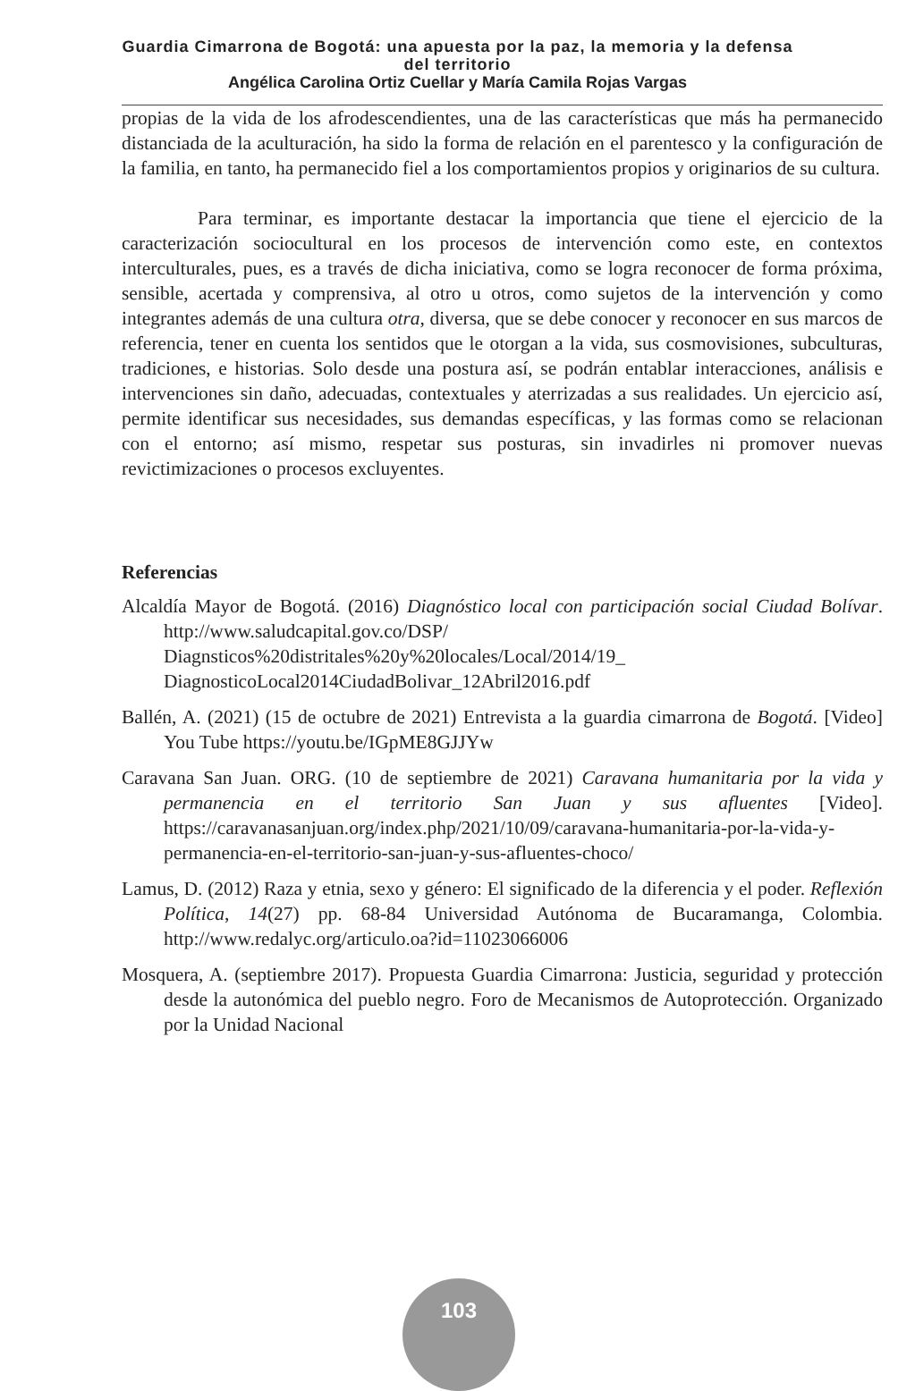Guardia Cimarrona de Bogotá: una apuesta por la paz, la memoria y la defensa
del territorio
Angélica Carolina Ortiz Cuellar y María Camila Rojas Vargas
propias de la vida de los afrodescendientes, una de las características que más ha permanecido distanciada de la aculturación, ha sido la forma de relación en el parentesco y la configuración de la familia, en tanto, ha permanecido fiel a los comportamientos propios y originarios de su cultura.
Para terminar, es importante destacar la importancia que tiene el ejercicio de la caracterización sociocultural en los procesos de intervención como este, en contextos interculturales, pues, es a través de dicha iniciativa, como se logra reconocer de forma próxima, sensible, acertada y comprensiva, al otro u otros, como sujetos de la intervención y como integrantes además de una cultura otra, diversa, que se debe conocer y reconocer en sus marcos de referencia, tener en cuenta los sentidos que le otorgan a la vida, sus cosmovisiones, subculturas, tradiciones, e historias. Solo desde una postura así, se podrán entablar interacciones, análisis e intervenciones sin daño, adecuadas, contextuales y aterrizadas a sus realidades. Un ejercicio así, permite identificar sus necesidades, sus demandas específicas, y las formas como se relacionan con el entorno; así mismo, respetar sus posturas, sin invadirles ni promover nuevas revictimizaciones o procesos excluyentes.
Referencias
Alcaldía Mayor de Bogotá. (2016) Diagnóstico local con participación social Ciudad Bolívar. http://www.saludcapital.gov.co/DSP/ Diagnsticos%20distritales%20y%20locales/Local/2014/19_ DiagnosticoLocal2014CiudadBolivar_12Abril2016.pdf
Ballén, A. (2021) (15 de octubre de 2021) Entrevista a la guardia cimarrona de Bogotá. [Video] You Tube https://youtu.be/IGpME8GJJYw
Caravana San Juan. ORG. (10 de septiembre de 2021) Caravana humanitaria por la vida y permanencia en el territorio San Juan y sus afluentes [Video]. https://caravanasanjuan.org/index.php/2021/10/09/caravana-humanitaria-por-la-vida-y-permanencia-en-el-territorio-san-juan-y-sus-afluentes-choco/
Lamus, D. (2012) Raza y etnia, sexo y género: El significado de la diferencia y el poder. Reflexión Política, 14(27) pp. 68-84 Universidad Autónoma de Bucaramanga, Colombia. http://www.redalyc.org/articulo.oa?id=11023066006
Mosquera, A. (septiembre 2017). Propuesta Guardia Cimarrona: Justicia, seguridad y protección desde la autonómica del pueblo negro. Foro de Mecanismos de Autoprotección. Organizado por la Unidad Nacional
103